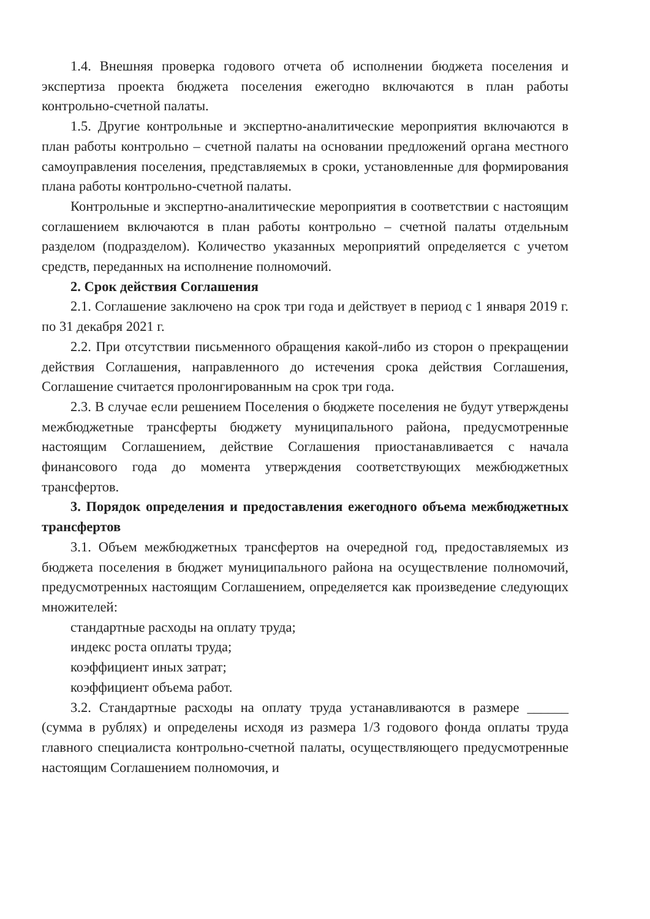1.4. Внешняя проверка годового отчета об исполнении бюджета поселения и экспертиза проекта бюджета поселения ежегодно включаются в план работы контрольно-счетной палаты.
1.5. Другие контрольные и экспертно-аналитические мероприятия включаются в план работы контрольно – счетной палаты на основании предложений органа местного самоуправления поселения, представляемых в сроки, установленные для формирования плана работы контрольно-счетной палаты.
Контрольные и экспертно-аналитические мероприятия в соответствии с настоящим соглашением включаются в план работы контрольно – счетной палаты отдельным разделом (подразделом). Количество указанных мероприятий определяется с учетом средств, переданных на исполнение полномочий.
2. Срок действия Соглашения
2.1. Соглашение заключено на срок три года и действует в период с 1 января 2019 г. по 31 декабря 2021 г.
2.2. При отсутствии письменного обращения какой-либо из сторон о прекращении действия Соглашения, направленного до истечения срока действия Соглашения, Соглашение считается пролонгированным на срок три года.
2.3. В случае если решением Поселения о бюджете поселения не будут утверждены межбюджетные трансферты бюджету муниципального района, предусмотренные настоящим Соглашением, действие Соглашения приостанавливается с начала финансового года до момента утверждения соответствующих межбюджетных трансфертов.
3. Порядок определения и предоставления ежегодного объема межбюджетных трансфертов
3.1. Объем межбюджетных трансфертов на очередной год, предоставляемых из бюджета поселения в бюджет муниципального района на осуществление полномочий, предусмотренных настоящим Соглашением, определяется как произведение следующих множителей:
стандартные расходы на оплату труда;
индекс роста оплаты труда;
коэффициент иных затрат;
коэффициент объема работ.
3.2. Стандартные расходы на оплату труда устанавливаются в размере ______ (сумма в рублях) и определены исходя из размера 1/3 годового фонда оплаты труда главного специалиста контрольно-счетной палаты, осуществляющего предусмотренные настоящим Соглашением полномочия, и